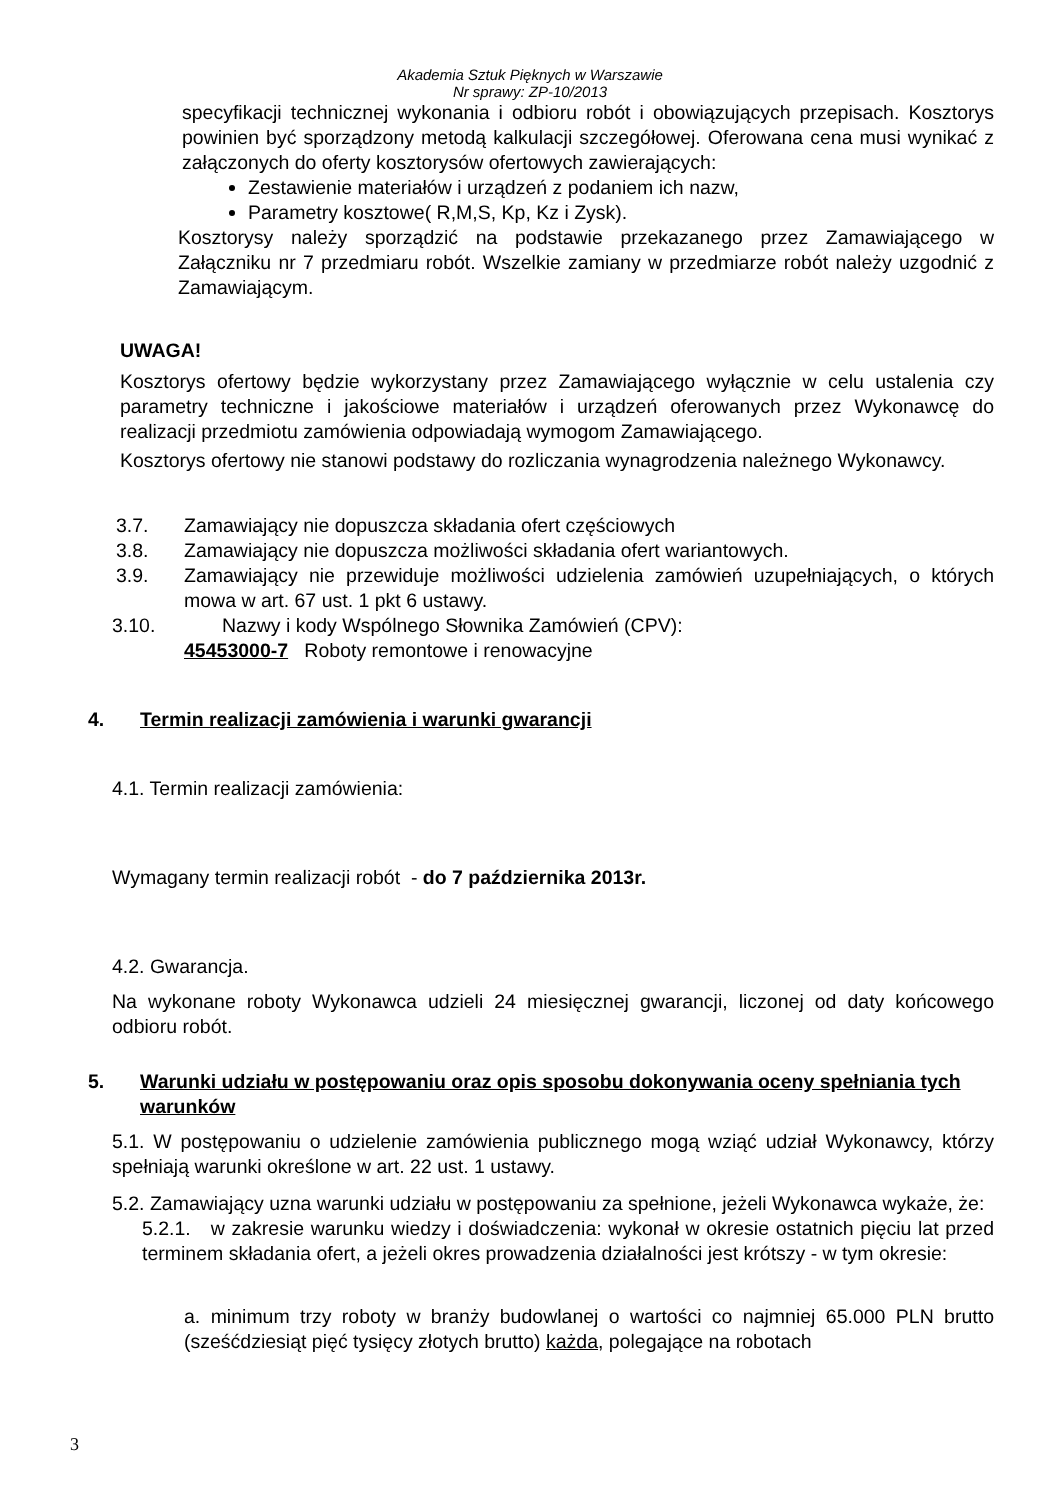Akademia Sztuk Pięknych w Warszawie
Nr sprawy: ZP-10/2013
specyfikacji technicznej wykonania i odbioru robót i obowiązujących przepisach. Kosztorys powinien być sporządzony metodą kalkulacji szczegółowej. Oferowana cena musi wynikać z załączonych do oferty kosztorysów ofertowych zawierających:
Zestawienie materiałów i urządzeń z podaniem ich nazw,
Parametry kosztowe( R,M,S, Kp, Kz i Zysk).
Kosztorysy należy sporządzić na podstawie przekazanego przez Zamawiającego w Załączniku nr 7 przedmiaru robót. Wszelkie zamiany w przedmiarze robót należy uzgodnić z Zamawiającym.
UWAGA!
Kosztorys ofertowy będzie wykorzystany przez Zamawiającego wyłącznie w celu ustalenia czy parametry techniczne i jakościowe materiałów i urządzeń oferowanych przez Wykonawcę do realizacji przedmiotu zamówienia odpowiadają wymogom Zamawiającego.
Kosztorys ofertowy nie stanowi podstawy do rozliczania wynagrodzenia należnego Wykonawcy.
3.7. Zamawiający nie dopuszcza składania ofert częściowych
3.8. Zamawiający nie dopuszcza możliwości składania ofert wariantowych.
3.9. Zamawiający nie przewiduje możliwości udzielenia zamówień uzupełniających, o których mowa w art. 67 ust. 1 pkt 6 ustawy.
3.10. Nazwy i kody Wspólnego Słownika Zamówień (CPV):
45453000-7 Roboty remontowe i renowacyjne
4. Termin realizacji zamówienia i warunki gwarancji
4.1. Termin realizacji zamówienia:
Wymagany termin realizacji robót - do 7 października 2013r.
4.2. Gwarancja.
Na wykonane roboty Wykonawca udzieli 24 miesięcznej gwarancji, liczonej od daty końcowego odbioru robót.
5. Warunki udziału w postępowaniu oraz opis sposobu dokonywania oceny spełniania tych warunków
5.1. W postępowaniu o udzielenie zamówienia publicznego mogą wziąć udział Wykonawcy, którzy spełniają warunki określone w art. 22 ust. 1 ustawy.
5.2. Zamawiający uzna warunki udziału w postępowaniu za spełnione, jeżeli Wykonawca wykaże, że:
5.2.1. w zakresie warunku wiedzy i doświadczenia: wykonał w okresie ostatnich pięciu lat przed terminem składania ofert, a jeżeli okres prowadzenia działalności jest krótszy - w tym okresie:
a. minimum trzy roboty w branży budowlanej o wartości co najmniej 65.000 PLN brutto (sześćdziesiąt pięć tysięcy złotych brutto) każda, polegające na robotach
3